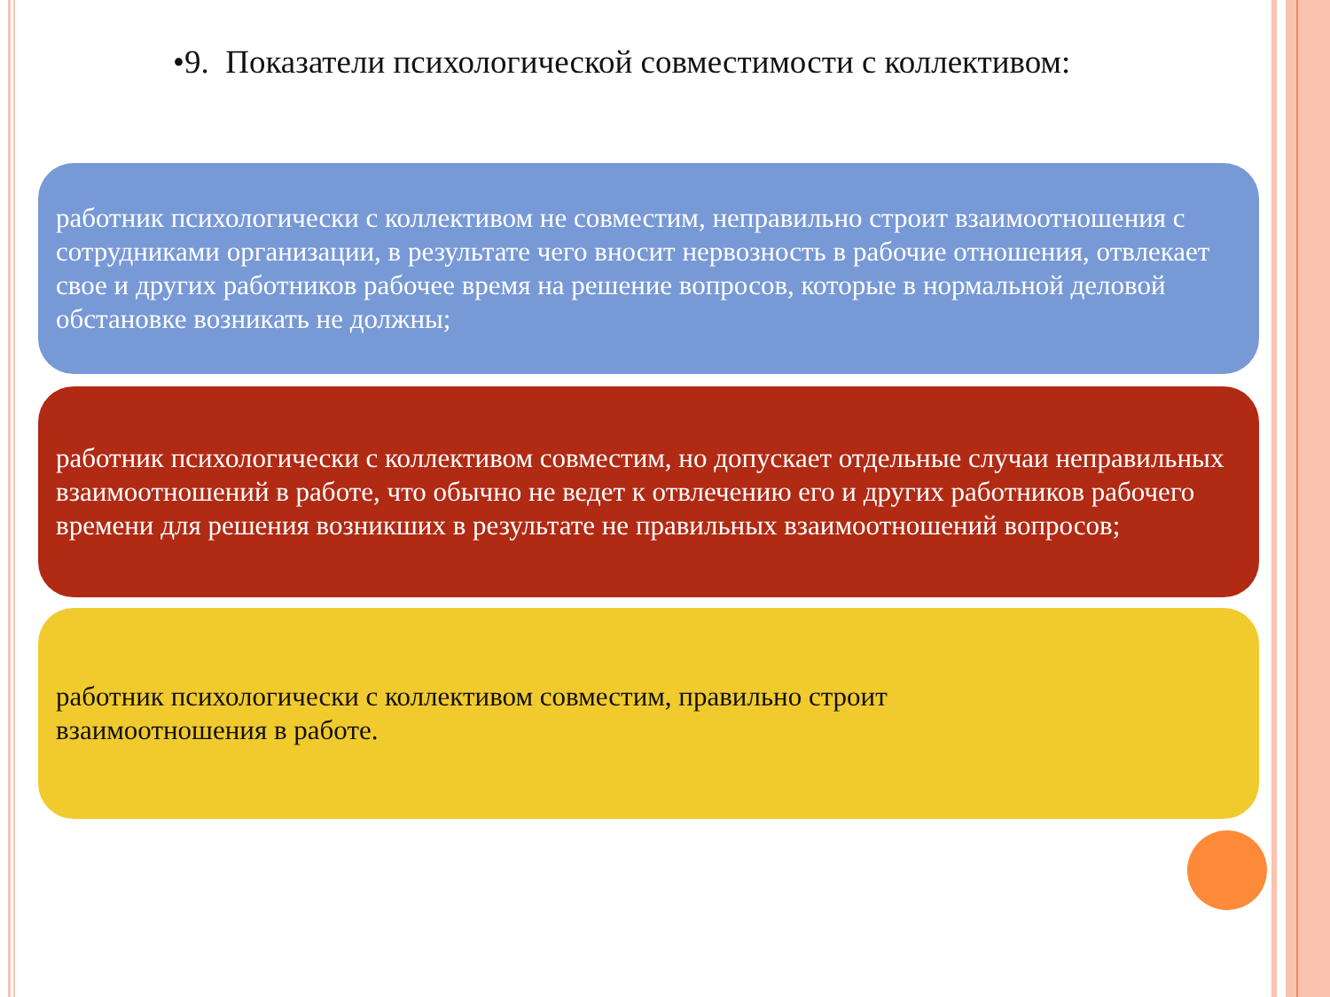•9. Показатели психологической совместимости с коллективом:
работник психологически с коллективом не совместим, неправильно строит взаимоотношения с сотрудниками организации, в результате чего вносит нервозность в рабочие отношения, отвлекает свое и других работников рабочее время на решение вопросов, которые в нормальной деловой обстановке возникать не должны;
работник психологически с коллективом совместим, но допускает отдельные случаи неправильных взаимоотношений в работе, что обычно не ведет к отвлечению его и других работников рабочего времени для решения возникших в результате не правильных взаимоотношений вопросов;
работник психологически с коллективом совместим, правильно строит
взаимоотношения в работе.